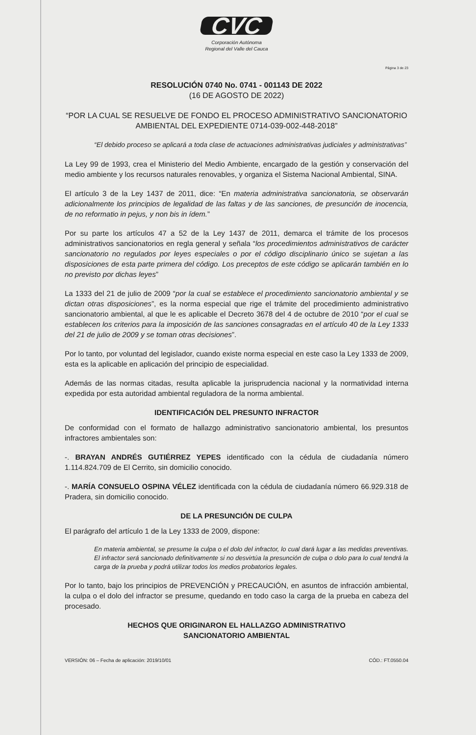CVC
Corporación Autónoma
Regional del Valle del Cauca
Página 3 de 23
RESOLUCIÓN 0740 No. 0741 - 001143 DE 2022
(16 DE AGOSTO DE 2022)
“POR LA CUAL SE RESUELVE DE FONDO EL PROCESO ADMINISTRATIVO SANCIONATORIO AMBIENTAL DEL EXPEDIENTE 0714-039-002-448-2018”
“El debido proceso se aplicará a toda clase de actuaciones administrativas judiciales y administrativas”
La Ley 99 de 1993, crea el Ministerio del Medio Ambiente, encargado de la gestión y conservación del medio ambiente y los recursos naturales renovables, y organiza el Sistema Nacional Ambiental, SINA.
El artículo 3 de la Ley 1437 de 2011, dice: “En materia administrativa sancionatoria, se observarán adicionalmente los principios de legalidad de las faltas y de las sanciones, de presunción de inocencia, de no reformatio in pejus, y non bis in ídem.”
Por su parte los artículos 47 a 52 de la Ley 1437 de 2011, demarca el trámite de los procesos administrativos sancionatorios en regla general y señala “los procedimientos administrativos de carácter sancionatorio no regulados por leyes especiales o por el código disciplinario único se sujetan a las disposiciones de esta parte primera del código. Los preceptos de este código se aplicarán también en lo no previsto por dichas leyes”
La 1333 del 21 de julio de 2009 “por la cual se establece el procedimiento sancionatorio ambiental y se dictan otras disposiciones”, es la norma especial que rige el trámite del procedimiento administrativo sancionatorio ambiental, al que le es aplicable el Decreto 3678 del 4 de octubre de 2010 “por el cual se establecen los criterios para la imposición de las sanciones consagradas en el artículo 40 de la Ley 1333 del 21 de julio de 2009 y se toman otras decisiones”.
Por lo tanto, por voluntad del legislador, cuando existe norma especial en este caso la Ley 1333 de 2009, esta es la aplicable en aplicación del principio de especialidad.
Además de las normas citadas, resulta aplicable la jurisprudencia nacional y la normatividad interna expedida por esta autoridad ambiental reguladora de la norma ambiental.
IDENTIFICACIÓN DEL PRESUNTO INFRACTOR
De conformidad con el formato de hallazgo administrativo sancionatorio ambiental, los presuntos infractores ambientales son:
-. BRAYAN ANDRÉS GUTIÉRREZ YEPES identificado con la cédula de ciudadanía número 1.114.824.709 de El Cerrito, sin domicilio conocido.
-. MARÍA CONSUELO OSPINA VÉLEZ identificada con la cédula de ciudadanía número 66.929.318 de Pradera, sin domicilio conocido.
DE LA PRESUNCIÓN DE CULPA
El parágrafo del artículo 1 de la Ley 1333 de 2009, dispone:
En materia ambiental, se presume la culpa o el dolo del infractor, lo cual dará lugar a las medidas preventivas. El infractor será sancionado definitivamente si no desvirtúa la presunción de culpa o dolo para lo cual tendrá la carga de la prueba y podrá utilizar todos los medios probatorios legales.
Por lo tanto, bajo los principios de PREVENCIÓN y PRECAUCIÓN, en asuntos de infracción ambiental, la culpa o el dolo del infractor se presume, quedando en todo caso la carga de la prueba en cabeza del procesado.
HECHOS QUE ORIGINARON EL HALLAZGO ADMINISTRATIVO
SANCIONATORIO AMBIENTAL
VERSIÓN: 06 – Fecha de aplicación: 2019/10/01 CÓD.: FT.0550.04